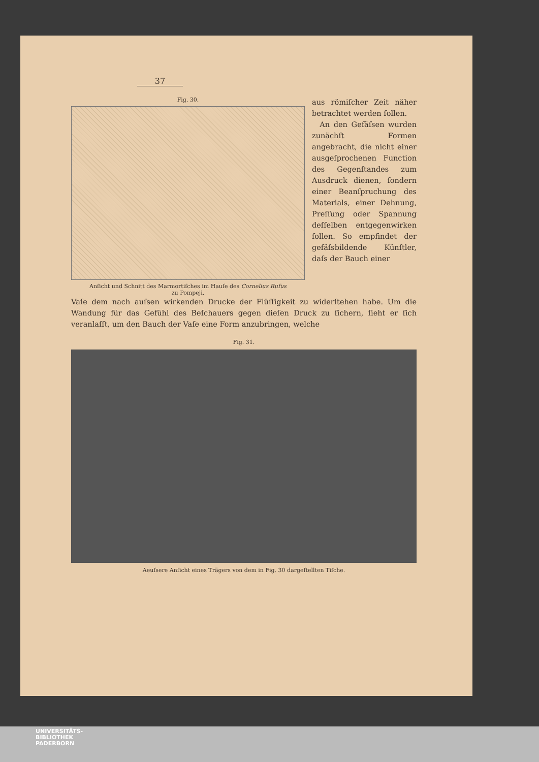37
Fig. 30.
Anſicht und Schnitt des Marmortiſches im Hauſe des Cornelius Rufus
zu Pompeji.
aus römiſcher Zeit näher betrachtet werden ſollen.
An den Gefäſsen wurden zunächſt Formen angebracht, die nicht einer ausgeſprochenen Function des Gegenſtandes zum Ausdruck dienen, ſondern einer Beanſpruchung des Materials, einer Dehnung, Preſſung oder Spannung deſſelben entgegenwirken ſollen. So empfindet der gefäſsbildende Künſtler, daſs der Bauch einer
Vaſe dem nach auſsen wirkenden Drucke der Flüſſigkeit zu widerſtehen habe. Um die Wandung für das Gefühl des Beſchauers gegen dieſen Druck zu ſichern, ſieht er ſich veranlaſſt, um den Bauch der Vaſe eine Form anzubringen, welche
Fig. 31.
Aeuſsere Anſicht eines Trägers von dem in Fig. 30 dargeſtellten Tiſche.
UNIVERSITÄTS-
BIBLIOTHEK
PADERBORN